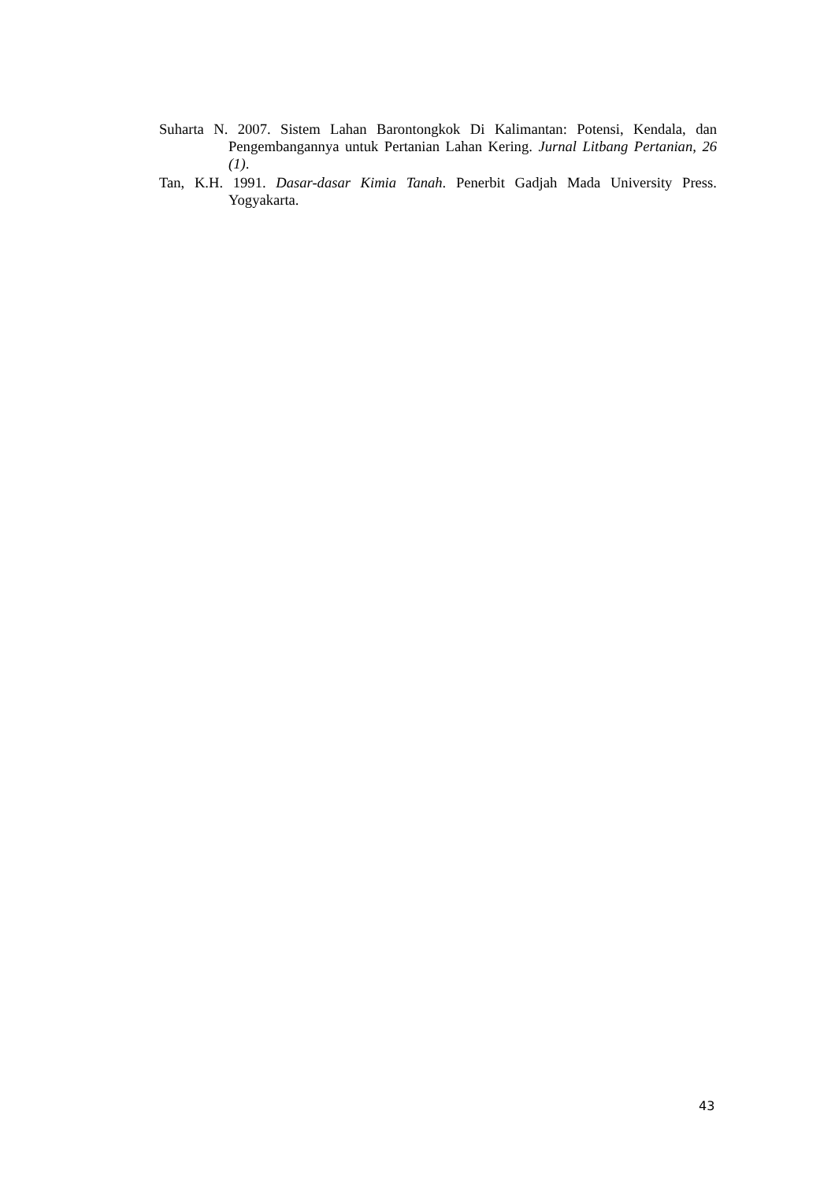Suharta N. 2007. Sistem Lahan Barontongkok Di Kalimantan: Potensi, Kendala, dan Pengembangannya untuk Pertanian Lahan Kering. Jurnal Litbang Pertanian, 26 (1).
Tan, K.H. 1991. Dasar-dasar Kimia Tanah. Penerbit Gadjah Mada University Press. Yogyakarta.
43